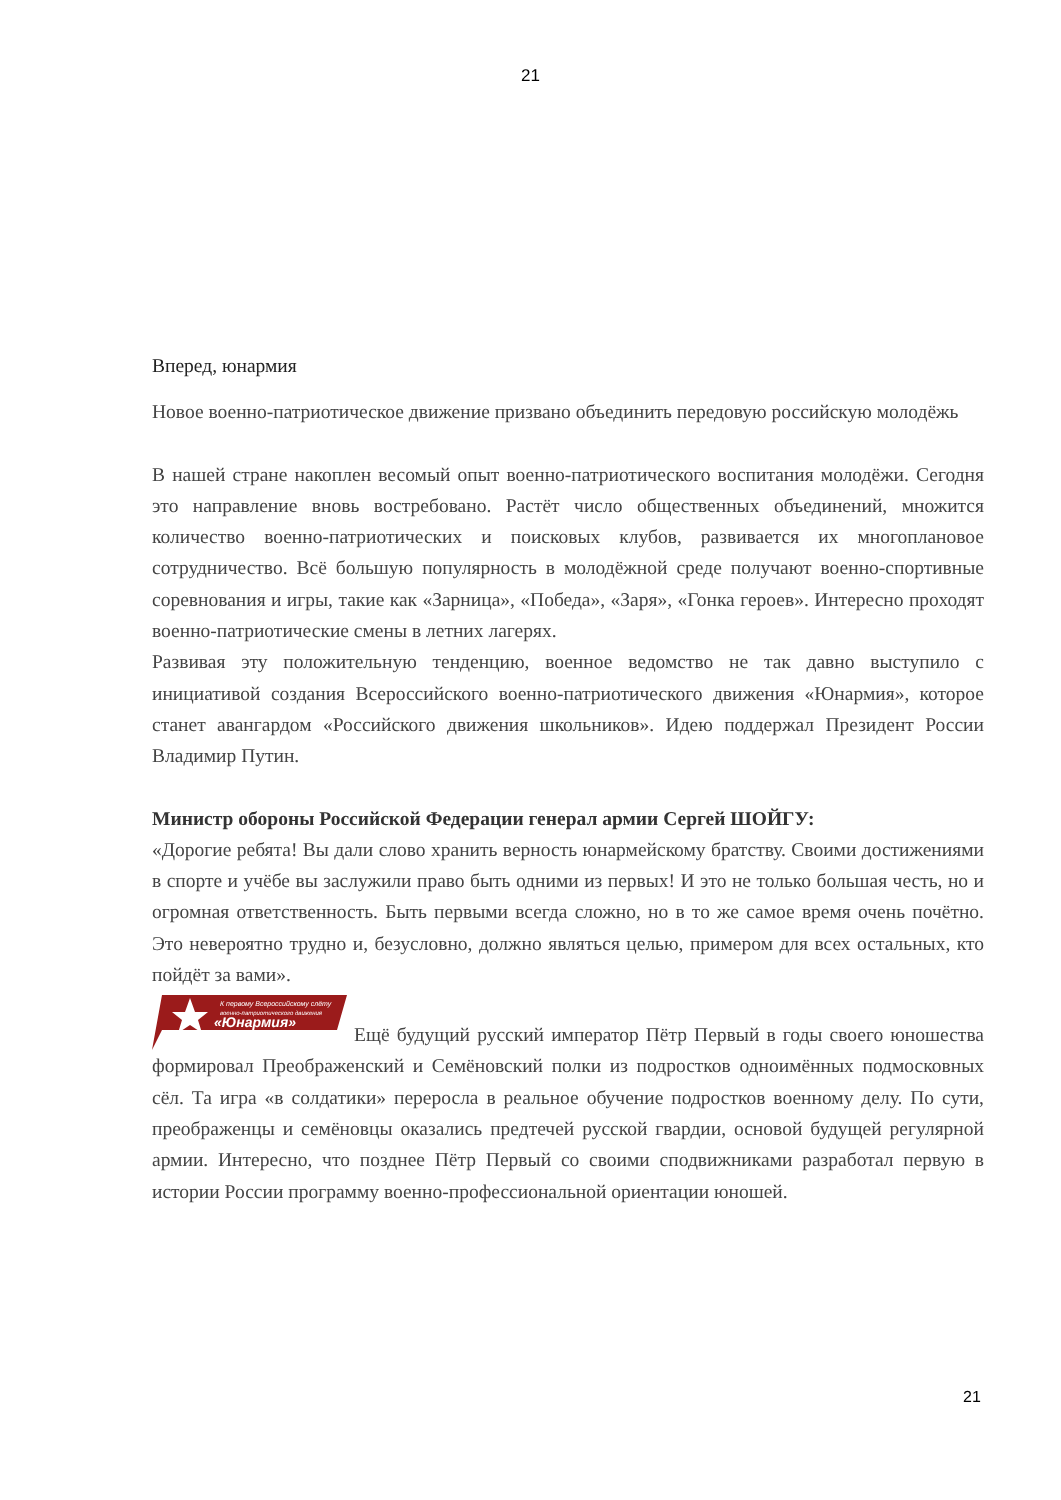21
Вперед, юнармия
Новое военно-патриотическое движение призвано объединить передовую российскую молодёжь
В нашей стране накоплен весомый опыт военно-патриотического воспитания молодёжи. Сегодня это направление вновь востребовано. Растёт число общественных объединений, множится количество военно-патриотических и поисковых клубов, развивается их многоплановое сотрудничество. Всё большую популярность в молодёжной среде получают военно-спортивные соревнования и игры, такие как «Зарница», «Победа», «Заря», «Гонка героев». Интересно проходят военно-патриотические смены в летних лагерях.
Развивая эту положительную тенденцию, военное ведомство не так давно выступило с инициативой создания Всероссийского военно-патриотического движения «Юнармия», которое станет авангардом «Российского движения школьников». Идею поддержал Президент России Владимир Путин.
Министр обороны Российской Федерации генерал армии Сергей ШОЙГУ:
«Дорогие ребята! Вы дали слово хранить верность юнармейскому братству. Своими достижениями в спорте и учёбе вы заслужили право быть одними из первых! И это не только большая честь, но и огромная ответственность. Быть первыми всегда сложно, но в то же самое время очень почётно. Это невероятно трудно и, безусловно, должно являться целью, примером для всех остальных, кто пойдёт за вами».
К первому Всероссийскому слёту
военно-патриотического движения
«Юнармия»
Ещё будущий русский император Пётр Первый в годы своего юношества формировал Преображенский и Семёновский полки из подростков одноимённых подмосковных сёл. Та игра «в солдатики» переросла в реальное обучение подростков военному делу. По сути, преображенцы и семёновцы оказались предтечей русской гвардии, основой будущей регулярной армии. Интересно, что позднее Пётр Первый со своими сподвижниками разработал первую в истории России программу военно-профессиональной ориентации юношей.
21